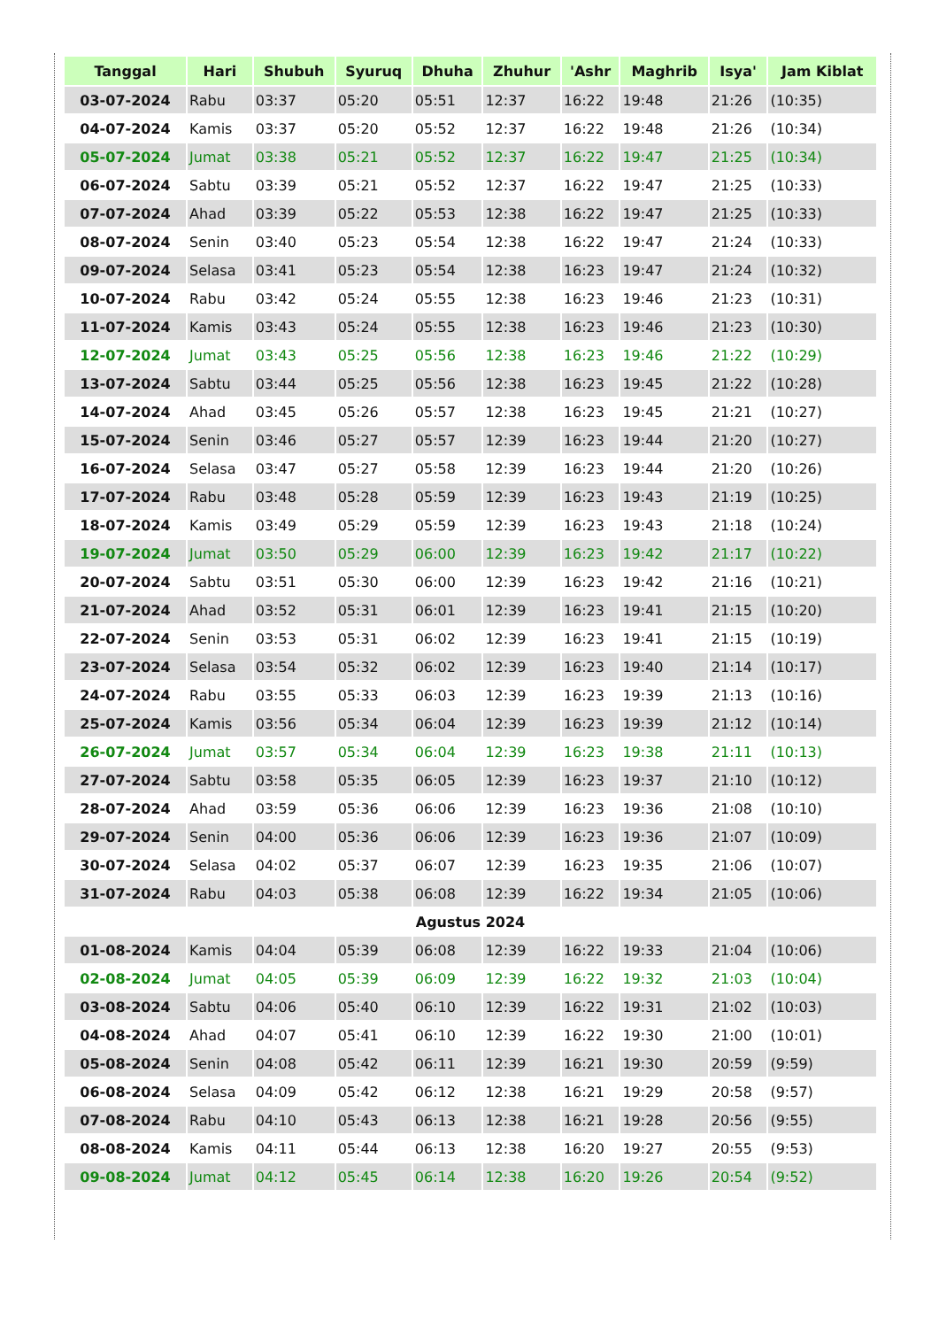| Tanggal | Hari | Shubuh | Syuruq | Dhuha | Zhuhur | 'Ashr | Maghrib | Isya' | Jam Kiblat |
| --- | --- | --- | --- | --- | --- | --- | --- | --- | --- |
| 03-07-2024 | Rabu | 03:37 | 05:20 | 05:51 | 12:37 | 16:22 | 19:48 | 21:26 | (10:35) |
| 04-07-2024 | Kamis | 03:37 | 05:20 | 05:52 | 12:37 | 16:22 | 19:48 | 21:26 | (10:34) |
| 05-07-2024 | Jumat | 03:38 | 05:21 | 05:52 | 12:37 | 16:22 | 19:47 | 21:25 | (10:34) |
| 06-07-2024 | Sabtu | 03:39 | 05:21 | 05:52 | 12:37 | 16:22 | 19:47 | 21:25 | (10:33) |
| 07-07-2024 | Ahad | 03:39 | 05:22 | 05:53 | 12:38 | 16:22 | 19:47 | 21:25 | (10:33) |
| 08-07-2024 | Senin | 03:40 | 05:23 | 05:54 | 12:38 | 16:22 | 19:47 | 21:24 | (10:33) |
| 09-07-2024 | Selasa | 03:41 | 05:23 | 05:54 | 12:38 | 16:23 | 19:47 | 21:24 | (10:32) |
| 10-07-2024 | Rabu | 03:42 | 05:24 | 05:55 | 12:38 | 16:23 | 19:46 | 21:23 | (10:31) |
| 11-07-2024 | Kamis | 03:43 | 05:24 | 05:55 | 12:38 | 16:23 | 19:46 | 21:23 | (10:30) |
| 12-07-2024 | Jumat | 03:43 | 05:25 | 05:56 | 12:38 | 16:23 | 19:46 | 21:22 | (10:29) |
| 13-07-2024 | Sabtu | 03:44 | 05:25 | 05:56 | 12:38 | 16:23 | 19:45 | 21:22 | (10:28) |
| 14-07-2024 | Ahad | 03:45 | 05:26 | 05:57 | 12:38 | 16:23 | 19:45 | 21:21 | (10:27) |
| 15-07-2024 | Senin | 03:46 | 05:27 | 05:57 | 12:39 | 16:23 | 19:44 | 21:20 | (10:27) |
| 16-07-2024 | Selasa | 03:47 | 05:27 | 05:58 | 12:39 | 16:23 | 19:44 | 21:20 | (10:26) |
| 17-07-2024 | Rabu | 03:48 | 05:28 | 05:59 | 12:39 | 16:23 | 19:43 | 21:19 | (10:25) |
| 18-07-2024 | Kamis | 03:49 | 05:29 | 05:59 | 12:39 | 16:23 | 19:43 | 21:18 | (10:24) |
| 19-07-2024 | Jumat | 03:50 | 05:29 | 06:00 | 12:39 | 16:23 | 19:42 | 21:17 | (10:22) |
| 20-07-2024 | Sabtu | 03:51 | 05:30 | 06:00 | 12:39 | 16:23 | 19:42 | 21:16 | (10:21) |
| 21-07-2024 | Ahad | 03:52 | 05:31 | 06:01 | 12:39 | 16:23 | 19:41 | 21:15 | (10:20) |
| 22-07-2024 | Senin | 03:53 | 05:31 | 06:02 | 12:39 | 16:23 | 19:41 | 21:15 | (10:19) |
| 23-07-2024 | Selasa | 03:54 | 05:32 | 06:02 | 12:39 | 16:23 | 19:40 | 21:14 | (10:17) |
| 24-07-2024 | Rabu | 03:55 | 05:33 | 06:03 | 12:39 | 16:23 | 19:39 | 21:13 | (10:16) |
| 25-07-2024 | Kamis | 03:56 | 05:34 | 06:04 | 12:39 | 16:23 | 19:39 | 21:12 | (10:14) |
| 26-07-2024 | Jumat | 03:57 | 05:34 | 06:04 | 12:39 | 16:23 | 19:38 | 21:11 | (10:13) |
| 27-07-2024 | Sabtu | 03:58 | 05:35 | 06:05 | 12:39 | 16:23 | 19:37 | 21:10 | (10:12) |
| 28-07-2024 | Ahad | 03:59 | 05:36 | 06:06 | 12:39 | 16:23 | 19:36 | 21:08 | (10:10) |
| 29-07-2024 | Senin | 04:00 | 05:36 | 06:06 | 12:39 | 16:23 | 19:36 | 21:07 | (10:09) |
| 30-07-2024 | Selasa | 04:02 | 05:37 | 06:07 | 12:39 | 16:23 | 19:35 | 21:06 | (10:07) |
| 31-07-2024 | Rabu | 04:03 | 05:38 | 06:08 | 12:39 | 16:22 | 19:34 | 21:05 | (10:06) |
| Agustus 2024 | | | | | | | | | |
| 01-08-2024 | Kamis | 04:04 | 05:39 | 06:08 | 12:39 | 16:22 | 19:33 | 21:04 | (10:06) |
| 02-08-2024 | Jumat | 04:05 | 05:39 | 06:09 | 12:39 | 16:22 | 19:32 | 21:03 | (10:04) |
| 03-08-2024 | Sabtu | 04:06 | 05:40 | 06:10 | 12:39 | 16:22 | 19:31 | 21:02 | (10:03) |
| 04-08-2024 | Ahad | 04:07 | 05:41 | 06:10 | 12:39 | 16:22 | 19:30 | 21:00 | (10:01) |
| 05-08-2024 | Senin | 04:08 | 05:42 | 06:11 | 12:39 | 16:21 | 19:30 | 20:59 | (9:59) |
| 06-08-2024 | Selasa | 04:09 | 05:42 | 06:12 | 12:38 | 16:21 | 19:29 | 20:58 | (9:57) |
| 07-08-2024 | Rabu | 04:10 | 05:43 | 06:13 | 12:38 | 16:21 | 19:28 | 20:56 | (9:55) |
| 08-08-2024 | Kamis | 04:11 | 05:44 | 06:13 | 12:38 | 16:20 | 19:27 | 20:55 | (9:53) |
| 09-08-2024 | Jumat | 04:12 | 05:45 | 06:14 | 12:38 | 16:20 | 19:26 | 20:54 | (9:52) |